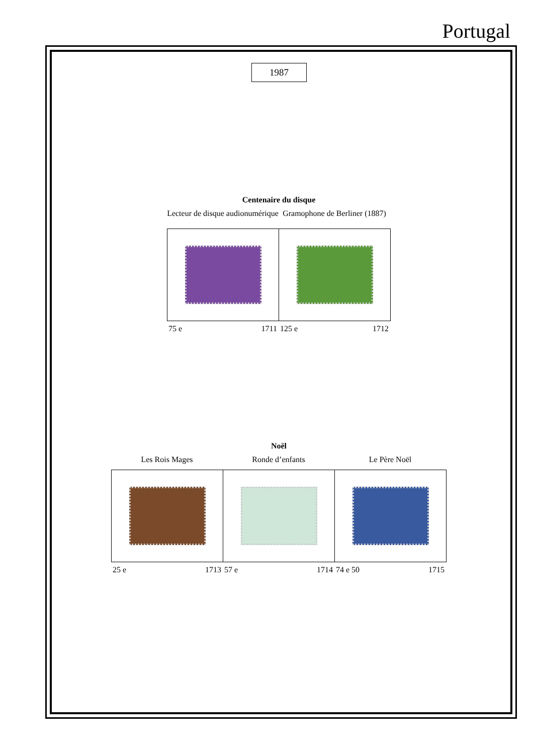Portugal
1987
Centenaire du disque
Lecteur de disque audionumérique
75 e 1711
Gramophone de Berliner (1887)
125 e 1712
Noël
Les Rois Mages
25 e 1713
Ronde d’enfants
57 e 1714
Le Père Noël
74 e 50 1715